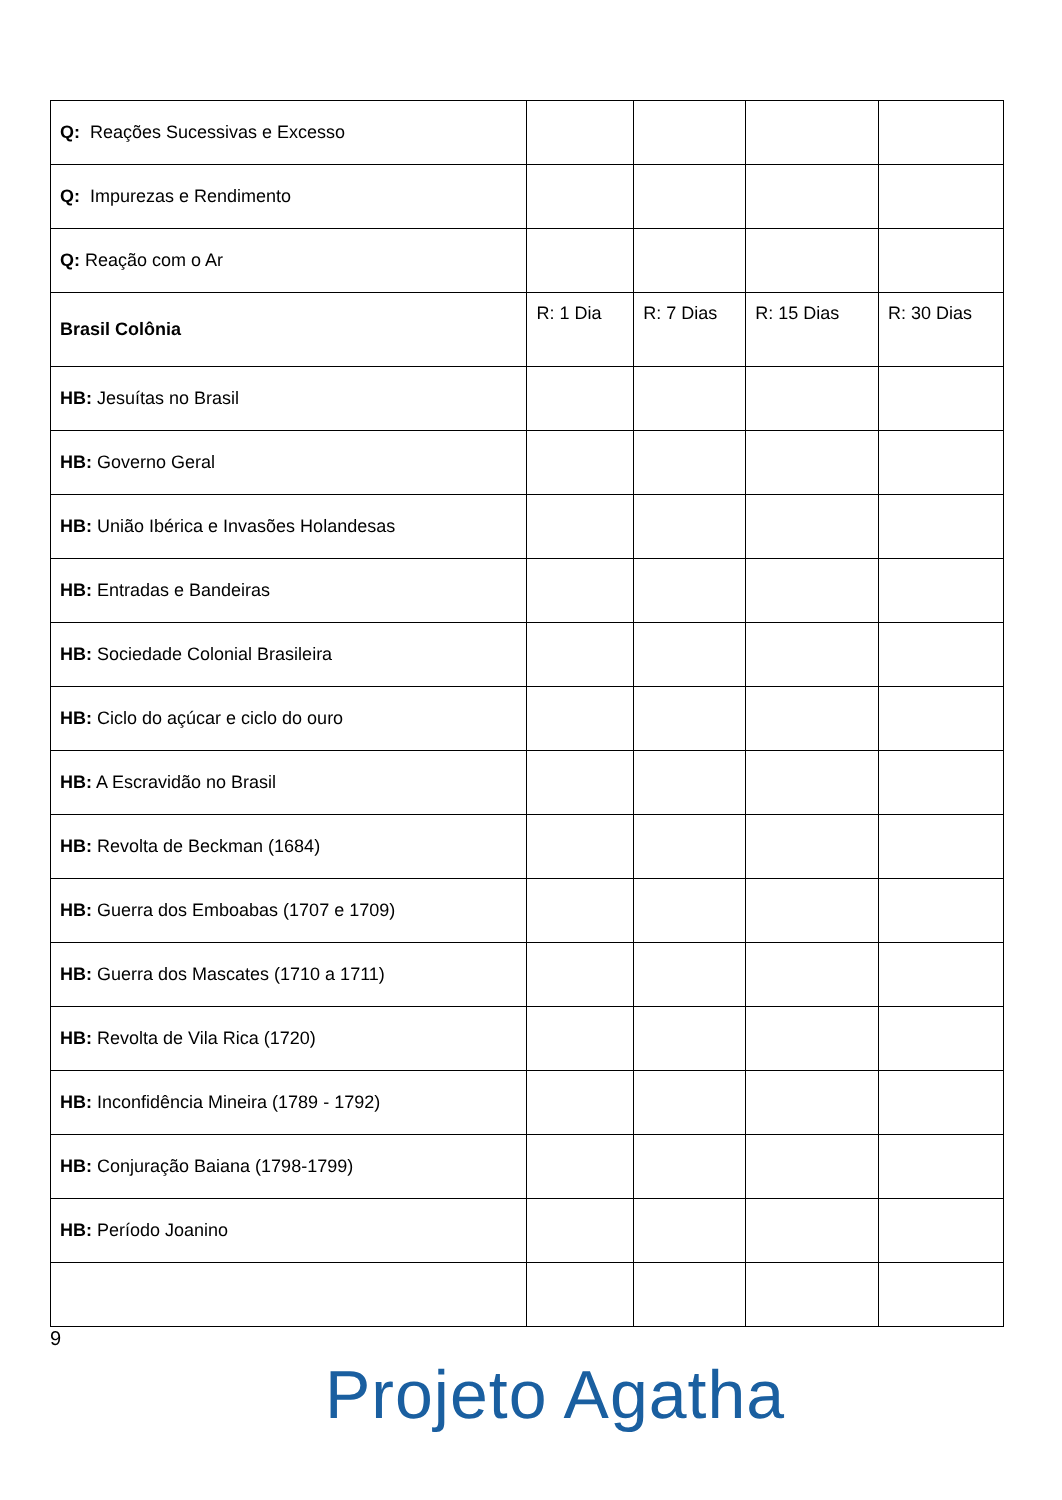| Q: Reações Sucessivas e Excesso | | | | |
| Q: Impurezas e Rendimento | | | | |
| Q: Reação com o Ar | | | | |
| Brasil Colônia | R: 1 Dia | R: 7 Dias | R: 15 Dias | R: 30 Dias |
| HB: Jesuítas no Brasil | | | | |
| HB: Governo Geral | | | | |
| HB: União Ibérica e Invasões Holandesas | | | | |
| HB: Entradas e Bandeiras | | | | |
| HB: Sociedade Colonial Brasileira | | | | |
| HB: Ciclo do açúcar e ciclo do ouro | | | | |
| HB: A Escravidão no Brasil | | | | |
| HB: Revolta de Beckman (1684) | | | | |
| HB: Guerra dos Emboabas (1707 e 1709) | | | | |
| HB: Guerra dos Mascates (1710 a 1711) | | | | |
| HB: Revolta de Vila Rica (1720) | | | | |
| HB: Inconfidência Mineira (1789 - 1792) | | | | |
| HB: Conjuração Baiana (1798-1799) | | | | |
| HB: Período Joanino | | | | |
9
Projeto Agatha